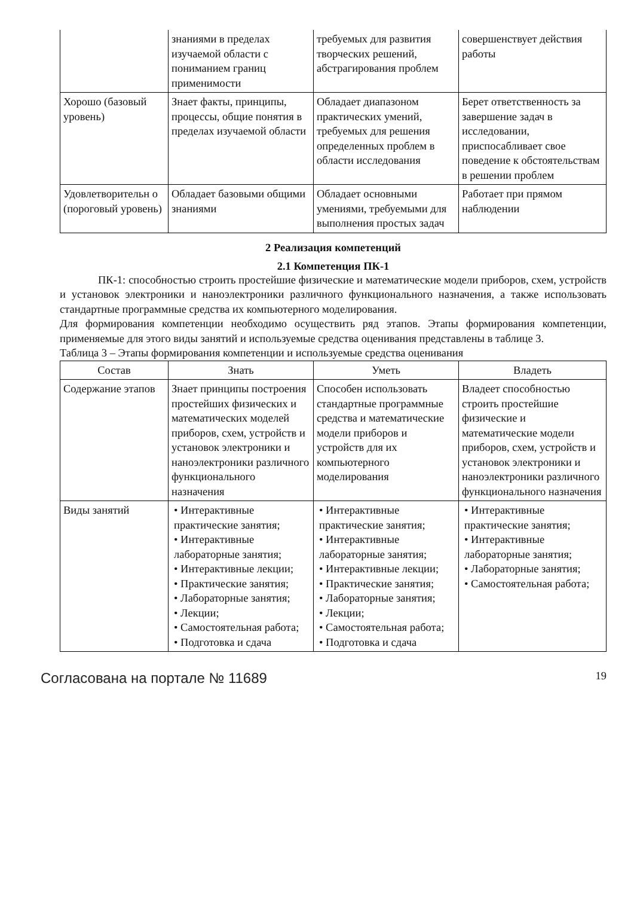| | знаниями в пределах изучаемой области с пониманием границ применимости | требуемых для развития творческих решений, абстрагирования проблем | совершенствует действия работы |
| Хорошо (базовый уровень) | Знает факты, принципы, процессы, общие понятия в пределах изучаемой области | Обладает диапазоном практических умений, требуемых для решения определенных проблем в области исследования | Берет ответственность за завершение задач в исследовании, приспосабливает свое поведение к обстоятельствам в решении проблем |
| Удовлетворительн о (пороговый уровень) | Обладает базовыми общими знаниями | Обладает основными умениями, требуемыми для выполнения простых задач | Работает при прямом наблюдении |
2 Реализация компетенций
2.1 Компетенция ПК-1
ПК-1: способностью строить простейшие физические и математические модели приборов, схем, устройств и установок электроники и наноэлектроники различного функционального назначения, а также использовать стандартные программные средства их компьютерного моделирования.
Для формирования компетенции необходимо осуществить ряд этапов. Этапы формирования компетенции, применяемые для этого виды занятий и используемые средства оценивания представлены в таблице 3.
Таблица 3 – Этапы формирования компетенции и используемые средства оценивания
| Состав | Знать | Уметь | Владеть |
| --- | --- | --- | --- |
| Содержание этапов | Знает принципы построения простейших физических и математических моделей приборов, схем, устройств и установок электроники и наноэлектроники различного функционального назначения | Способен использовать стандартные программные средства и математические модели приборов и устройств для их компьютерного моделирования | Владеет способностью строить простейшие физические и математические модели приборов, схем, устройств и установок электроники и наноэлектроники различного функционального назначения |
| Виды занятий | • Интерактивные практические занятия; • Интерактивные лабораторные занятия; • Интерактивные лекции; • Практические занятия; • Лабораторные занятия; • Лекции; • Самостоятельная работа; • Подготовка и сдача | • Интерактивные практические занятия; • Интерактивные лабораторные занятия; • Интерактивные лекции; • Практические занятия; • Лабораторные занятия; • Лекции; • Самостоятельная работа; • Подготовка и сдача | • Интерактивные практические занятия; • Интерактивные лабораторные занятия; • Лабораторные занятия; • Самостоятельная работа; |
Согласована на портале № 11689 19